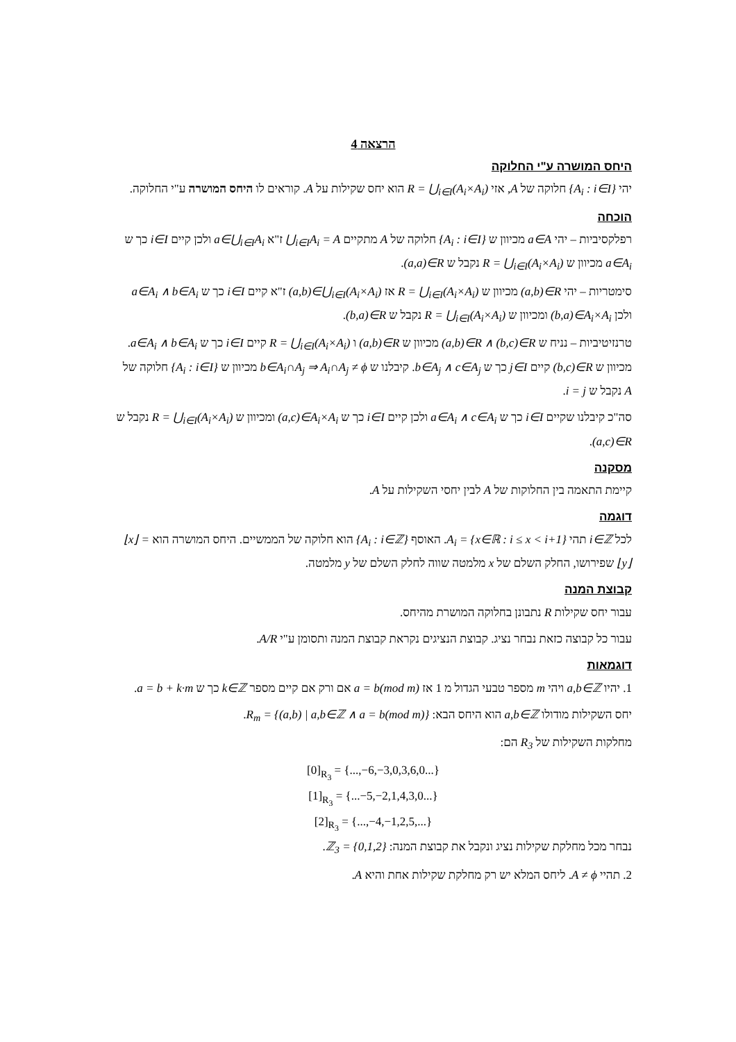הרצאה 4
היחס המושרה ע"י החלוקה
יהי {A<sub>i</sub> : i∈I} חלוקה של A, אזי R = ⋃<sub>i∈I</sub>(A<sub>i</sub>×A<sub>i</sub>) הוא יחס שקילות על A. קוראים לו היחס המושרה ע"י החלוקה.
הוכחה
רפלקסיביות – יהי a∈A מכיוון ש {A<sub>i</sub> : i∈I} חלוקה של A מתקיים ⋃<sub>i∈I</sub>A<sub>i</sub> = A ז"א a∈⋃<sub>i∈I</sub>A<sub>i</sub> ולכן קיים i∈I כך ש a∈A<sub>i</sub> מכיוון ש R = ⋃<sub>i∈I</sub>(A<sub>i</sub>×A<sub>i</sub>) נקבל ש (a,a)∈R.
סימטריות – יהי (a,b)∈R מכיוון ש R = ⋃<sub>i∈I</sub>(A<sub>i</sub>×A<sub>i</sub>) אז (a,b)∈⋃<sub>i∈I</sub>(A<sub>i</sub>×A<sub>i</sub>) ז"א קיים i∈I כך ש a∈A<sub>i</sub> ∧ b∈A<sub>i</sub> ולכן (b,a)∈A<sub>i</sub>×A<sub>i</sub> ומכיוון ש R = ⋃<sub>i∈I</sub>(A<sub>i</sub>×A<sub>i</sub>) נקבל ש (b,a)∈R.
טרנזיטיביות – נניח ש (a,b)∈R ∧ (b,c)∈R מכיוון ש (a,b)∈R ו R = ⋃<sub>i∈I</sub>(A<sub>i</sub>×A<sub>i</sub>) קיים i∈I כך ש a∈A<sub>i</sub> ∧ b∈A<sub>i</sub>. מכיוון ש (b,c)∈R קיים j∈I כך ש b∈A<sub>j</sub> ∧ c∈A<sub>j</sub>. קיבלנו ש b∈A<sub>i</sub>∩A<sub>j</sub> ⇒ A<sub>i</sub>∩A<sub>j</sub> ≠ ϕ מכיוון ש {A<sub>i</sub> : i∈I} חלוקה של A נקבל ש i = j.
סה"כ קיבלנו שקיים i∈I כך ש a∈A<sub>i</sub> ∧ c∈A<sub>i</sub> ולכן קיים i∈I כך ש (a,c)∈A<sub>i</sub>×A<sub>i</sub> ומכיוון ש R = ⋃<sub>i∈I</sub>(A<sub>i</sub>×A<sub>i</sub>) נקבל ש (a,c)∈R.
מסקנה
קיימת התאמה בין החלוקות של A לבין יחסי השקילות על A.
דוגמה
לכל i∈ℤ תהי A<sub>i</sub> = {x∈ℝ : i ≤ x < i+1}. האוסף {A<sub>i</sub> : i∈ℤ} הוא חלוקה של הממשיים. היחס המושרה הוא ⌊x⌋ = ⌊y⌋ שפירושו, החלק השלם של x מלמטה שווה לחלק השלם של y מלמטה.
קבוצת המנה
עבור יחס שקילות R נתבונן בחלוקה המושרת מהיחס.
עבור כל קבוצה כזאת נבחר נציג. קבוצת הנציגים נקראת קבוצת המנה ותסומן ע"י A/R.
דוגמאות
1. יהיו a,b∈ℤ ויהי m מספר טבעי הגדול מ 1 אז a = b(mod m) אם ורק אם קיים מספר k∈ℤ כך ש a = b + k·m.
יחס השקילות מודולו a,b∈ℤ הוא היחס הבא: R<sub>m</sub> = {(a,b) | a,b∈ℤ ∧ a = b(mod m)}.
מחלקות השקילות של R<sub>3</sub> הם:
[0]<sub>R<sub>3</sub></sub> = {...,−6,−3,0,3,6,0...}
[1]<sub>R<sub>3</sub></sub> = {...−5,−2,1,4,3,0...}
[2]<sub>R<sub>3</sub></sub> = {...,−4,−1,2,5,...}
נבחר מכל מחלקת שקילות נציג ונקבל את קבוצת המנה: ℤ<sub>3</sub> = {0,1,2}.
2. תהיי A ≠ ϕ. ליחס המלא יש רק מחלקת שקילות אחת והיא A.